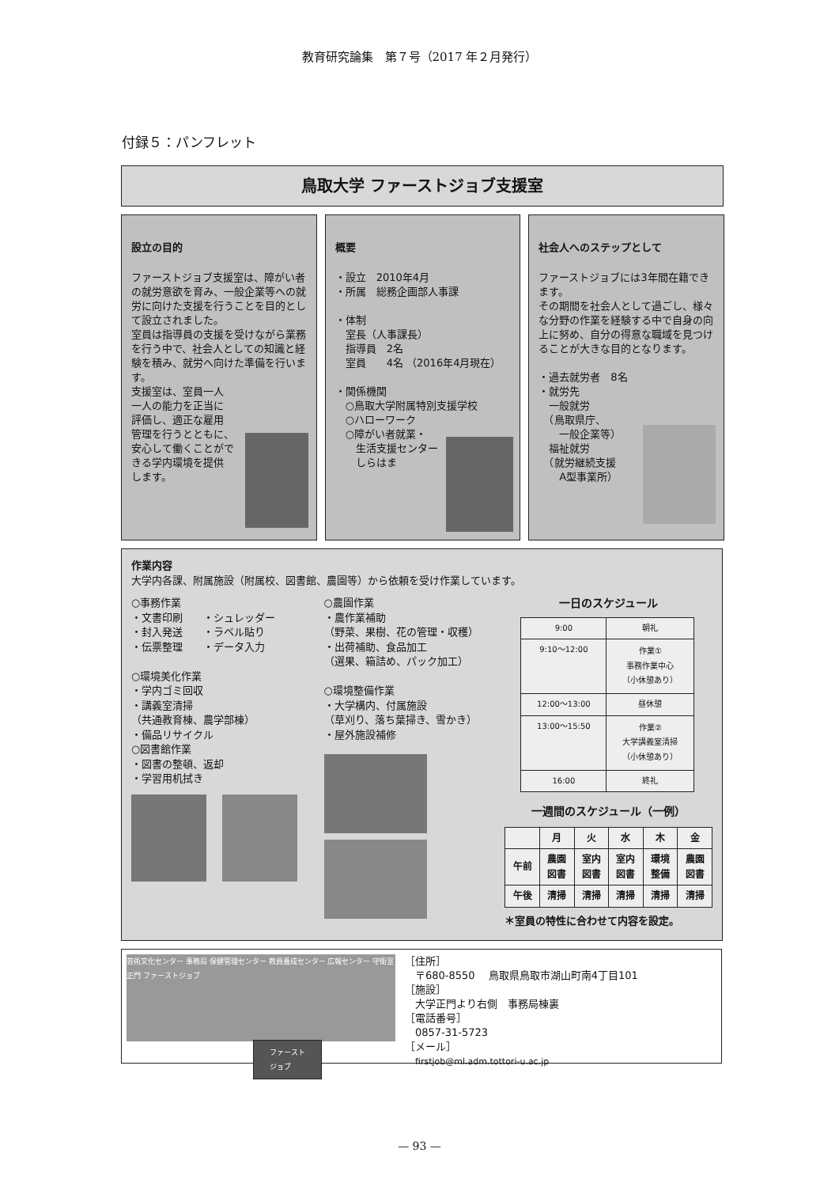教育研究論集　第７号（2017 年２月発行）
付録５：パンフレット
鳥取大学 ファーストジョブ支援室
設立の目的
ファーストジョブ支援室は、障がい者の就労意欲を育み、一般企業等への就労に向けた支援を行うことを目的として設立されました。
室員は指導員の支援を受けながら業務を行う中で、社会人としての知識と経験を積み、就労へ向けた準備を行います。
支援室は、室員一人
一人の能力を正当に
評価し、適正な雇用
管理を行うとともに、
安心して働くことがで
きる学内環境を提供
します。
概要
・設立　2010年4月
・所属　総務企画部人事課
・体制
　室長（人事課長）
　指導員　2名
　室員　　4名 （2016年4月現在）
・関係機関
　○鳥取大学附属特別支援学校
　○ハローワーク
　○障がい者就業・
　　生活支援センター
　　しらはま
社会人へのステップとして
ファーストジョブには3年間在籍できます。
その期間を社会人として過ごし、様々な分野の作業を経験する中で自身の向上に努め、自分の得意な職域を見つけることが大きな目的となります。
・過去就労者　8名
・就労先
　一般就労
　（鳥取県庁、
　　一般企業等）
　福祉就労
　（就労継続支援
　　A型事業所）
作業内容
大学内各課、附属施設（附属校、図書館、農園等）から依頼を受け作業しています。
○事務作業
・文書印刷　　・シュレッダー
・封入発送　　・ラベル貼り
・伝票整理　　・データ入力
○環境美化作業
・学内ゴミ回収
・講義室清掃
（共通教育棟、農学部棟）
・備品リサイクル
○図書館作業
・図書の整頓、返却
・学習用机拭き
○農園作業
・農作業補助
（野菜、果樹、花の管理・収穫）
・出荷補助、食品加工
（選果、箱詰め、パック加工）
○環境整備作業
・大学構内、付属施設
（草刈り、落ち葉掃き、雪かき）
・屋外施設補修
一日のスケジュール
| 9:00 | 朝礼 |
| 9:10～12:00 | 作業① 事務作業中心 （小休憩あり） |
| 12:00～13:00 | 昼休憩 |
| 13:00～15:50 | 作業② 大学講義室清掃 （小休憩あり） |
| 16:00 | 終礼 |
一週間のスケジュール（一例）
| | 月 | 火 | 水 | 木 | 金 |
| --- | --- | --- | --- | --- | --- |
| 午前 | 農園 図書 | 室内 図書 | 室内 図書 | 環境 整備 | 農園 図書 |
| 午後 | 清掃 | 清掃 | 清掃 | 清掃 | 清掃 |
＊室員の特性に合わせて内容を設定。
芸術文化センター 事務局 保健管理センター 教員養成センター 広報センター 守衛室 正門 ファーストジョブ
ファースト
ジョブ
［住所］
　〒680-8550　 鳥取県鳥取市湖山町南4丁目101
［施設］
　大学正門より右側　事務局棟裏
［電話番号］
　0857-31-5723
［メール］
　firstjob@ml.adm.tottori-u.ac.jp
— 93 —